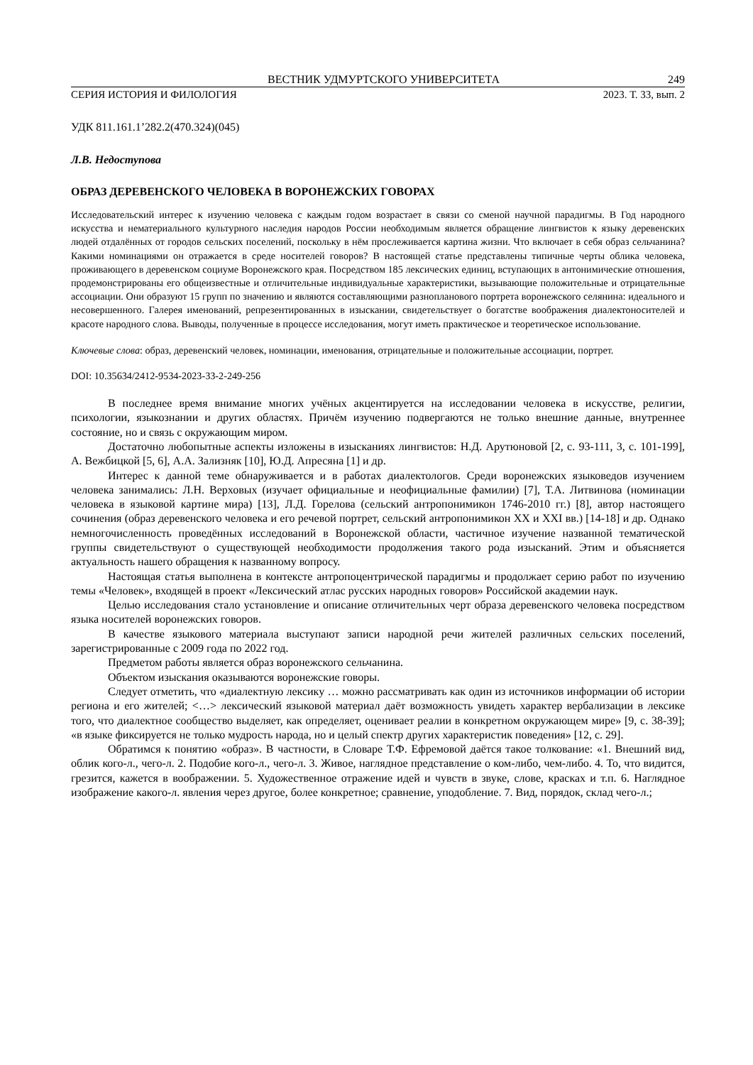ВЕСТНИК УДМУРТСКОГО УНИВЕРСИТЕТА 249
СЕРИЯ ИСТОРИЯ И ФИЛОЛОГИЯ 2023. Т. 33, вып. 2
УДК 811.161.1’282.2(470.324)(045)
Л.В. Недоступова
ОБРАЗ ДЕРЕВЕНСКОГО ЧЕЛОВЕКА В ВОРОНЕЖСКИХ ГОВОРАХ
Исследовательский интерес к изучению человека с каждым годом возрастает в связи со сменой научной парадигмы. В Год народного искусства и нематериального культурного наследия народов России необходимым является обращение лингвистов к языку деревенских людей отдалённых от городов сельских поселений, поскольку в нём прослеживается картина жизни. Что включает в себя образ сельчанина? Какими номинациями он отражается в среде носителей говоров? В настоящей статье представлены типичные черты облика человека, проживающего в деревенском социуме Воронежского края. Посредством 185 лексических единиц, вступающих в антонимические отношения, продемонстрированы его общеизвестные и отличительные индивидуальные характеристики, вызывающие положительные и отрицательные ассоциации. Они образуют 15 групп по значению и являются составляющими разнопланового портрета воронежского селянина: идеального и несовершенного. Галерея именований, репрезентированных в изыскании, свидетельствует о богатстве воображения диалектоносителей и красоте народного слова. Выводы, полученные в процессе исследования, могут иметь практическое и теоретическое использование.
Ключевые слова: образ, деревенский человек, номинации, именования, отрицательные и положительные ассоциации, портрет.
DOI: 10.35634/2412-9534-2023-33-2-249-256
В последнее время внимание многих учёных акцентируется на исследовании человека в искусстве, религии, психологии, языкознании и других областях. Причём изучению подвергаются не только внешние данные, внутреннее состояние, но и связь с окружающим миром.
Достаточно любопытные аспекты изложены в изысканиях лингвистов: Н.Д. Арутюновой [2, с. 93-111, 3, с. 101-199], А. Вежбицкой [5, 6], А.А. Зализняк [10], Ю.Д. Апресяна [1] и др.
Интерес к данной теме обнаруживается и в работах диалектологов. Среди воронежских языковедов изучением человека занимались: Л.Н. Верховых (изучает официальные и неофициальные фамилии) [7], Т.А. Литвинова (номинации человека в языковой картине мира) [13], Л.Д. Горелова (сельский антропонимикон 1746-2010 гг.) [8], автор настоящего сочинения (образ деревенского человека и его речевой портрет, сельский антропонимикон XX и XXI вв.) [14-18] и др. Однако немногочисленность проведённых исследований в Воронежской области, частичное изучение названной тематической группы свидетельствуют о существующей необходимости продолжения такого рода изысканий. Этим и объясняется актуальность нашего обращения к названному вопросу.
Настоящая статья выполнена в контексте антропоцентрической парадигмы и продолжает серию работ по изучению темы «Человек», входящей в проект «Лексический атлас русских народных говоров» Российской академии наук.
Целью исследования стало установление и описание отличительных черт образа деревенского человека посредством языка носителей воронежских говоров.
В качестве языкового материала выступают записи народной речи жителей различных сельских поселений, зарегистрированные с 2009 года по 2022 год.
Предметом работы является образ воронежского сельчанина.
Объектом изыскания оказываются воронежские говоры.
Следует отметить, что «диалектную лексику … можно рассматривать как один из источников информации об истории региона и его жителей; <…> лексический языковой материал даёт возможность увидеть характер вербализации в лексике того, что диалектное сообщество выделяет, как определяет, оценивает реалии в конкретном окружающем мире» [9, с. 38-39]; «в языке фиксируется не только мудрость народа, но и целый спектр других характеристик поведения» [12, с. 29].
Обратимся к понятию «образ». В частности, в Словаре Т.Ф. Ефремовой даётся такое толкование: «1. Внешний вид, облик кого-л., чего-л. 2. Подобие кого-л., чего-л. 3. Живое, наглядное представление о ком-либо, чем-либо. 4. То, что видится, грезится, кажется в воображении. 5. Художественное отражение идей и чувств в звуке, слове, красках и т.п. 6. Наглядное изображение какого-л. явления через другое, более конкретное; сравнение, уподобление. 7. Вид, порядок, склад чего-л.;